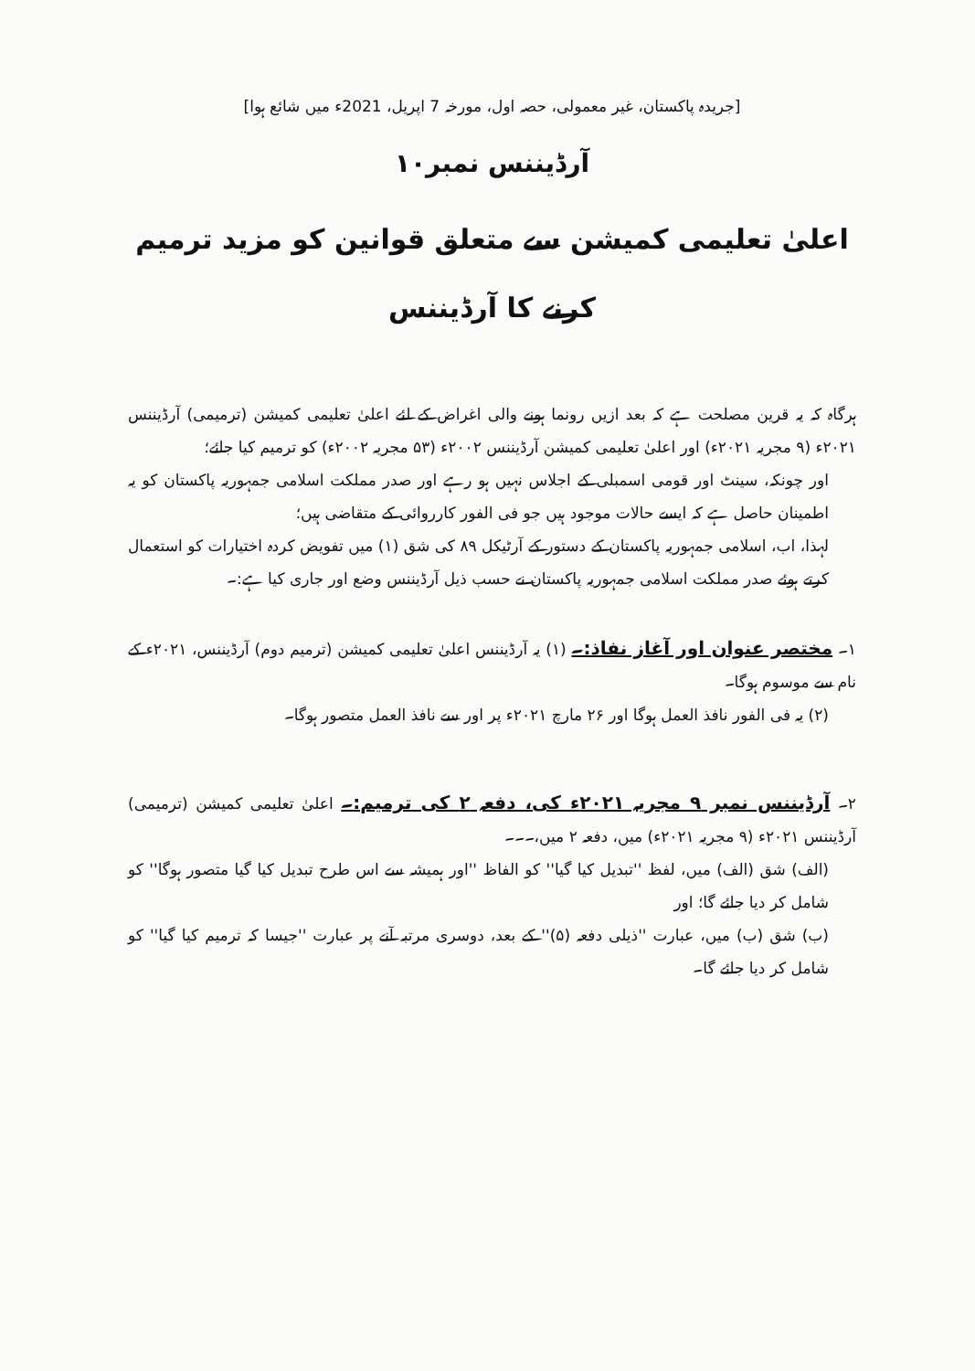[جریدہ پاکستان، غیر معمولی، حصہ اول، مورخہ 7 اپریل، 2021ء میں شائع ہوا]
آرڈیننس نمبر۱۰
اعلیٰ تعلیمی کمیشن سے متعلق قوانین کو مزید ترمیم کرنے کا آرڈیننس
ہرگاہ کہ یہ قرین مصلحت ہے کہ بعد ازیں رونما ہونے والی اغراض کے لئے اعلیٰ تعلیمی کمیشن (ترمیمی) آرڈیننس ۲۰۲۱ء (۹ مجریہ ۲۰۲۱ء) اور اعلیٰ تعلیمی کمیشن آرڈیننس ۲۰۰۲ء (۵۳ مجریہ ۲۰۰۲ء) کو ترمیم کیا جائے؛
اور چونکہ، سینٹ اور قومی اسمبلی کے اجلاس نہیں ہو رہے اور صدر مملکت اسلامی جمہوریہ پاکستان کو یہ اطمینان حاصل ہے کہ ایسے حالات موجود ہیں جو فی الفور کارروائی کے متقاضی ہیں؛
لہذا، اب، اسلامی جمہوریہ پاکستان کے دستور کے آرٹیکل ۸۹ کی شق (۱) میں تفویض کردہ اختیارات کو استعمال کرتے ہوئے صدر مملکت اسلامی جمہوریہ پاکستان نے حسب ذیل آرڈیننس وضع اور جاری کیا ہے:۔
۱۔ مختصر عنوان اور آغاز نفاذ:۔ (۱) یہ آرڈیننس اعلیٰ تعلیمی کمیشن (ترمیم دوم) آرڈیننس، ۲۰۲۱ء کے نام سے موسوم ہوگا۔
(۲) یہ فی الفور نافذ العمل ہوگا اور ۲۶ مارچ ۲۰۲۱ء پر اور سے نافذ العمل متصور ہوگا۔
۲۔ آرڈیننس نمبر ۹ مجریہ ۲۰۲۱ء کی، دفعہ ۲ کی ترمیم:۔ اعلیٰ تعلیمی کمیشن (ترمیمی) آرڈیننس ۲۰۲۱ء (۹ مجریہ ۲۰۲۱ء) میں، دفعہ ۲ میں،۔۔۔
(الف) شق (الف) میں، لفظ ''تبدیل کیا گیا'' کو الفاظ ''اور ہمیشہ سے اس طرح تبدیل کیا گیا متصور ہوگا'' کو شامل کر دیا جائے گا؛ اور
(ب) شق (ب) میں، عبارت ''ذیلی دفعہ (۵)'' کے بعد، دوسری مرتبہ آنے پر عبارت ''جیسا کہ ترمیم کیا گیا'' کو شامل کر دیا جائے گا۔